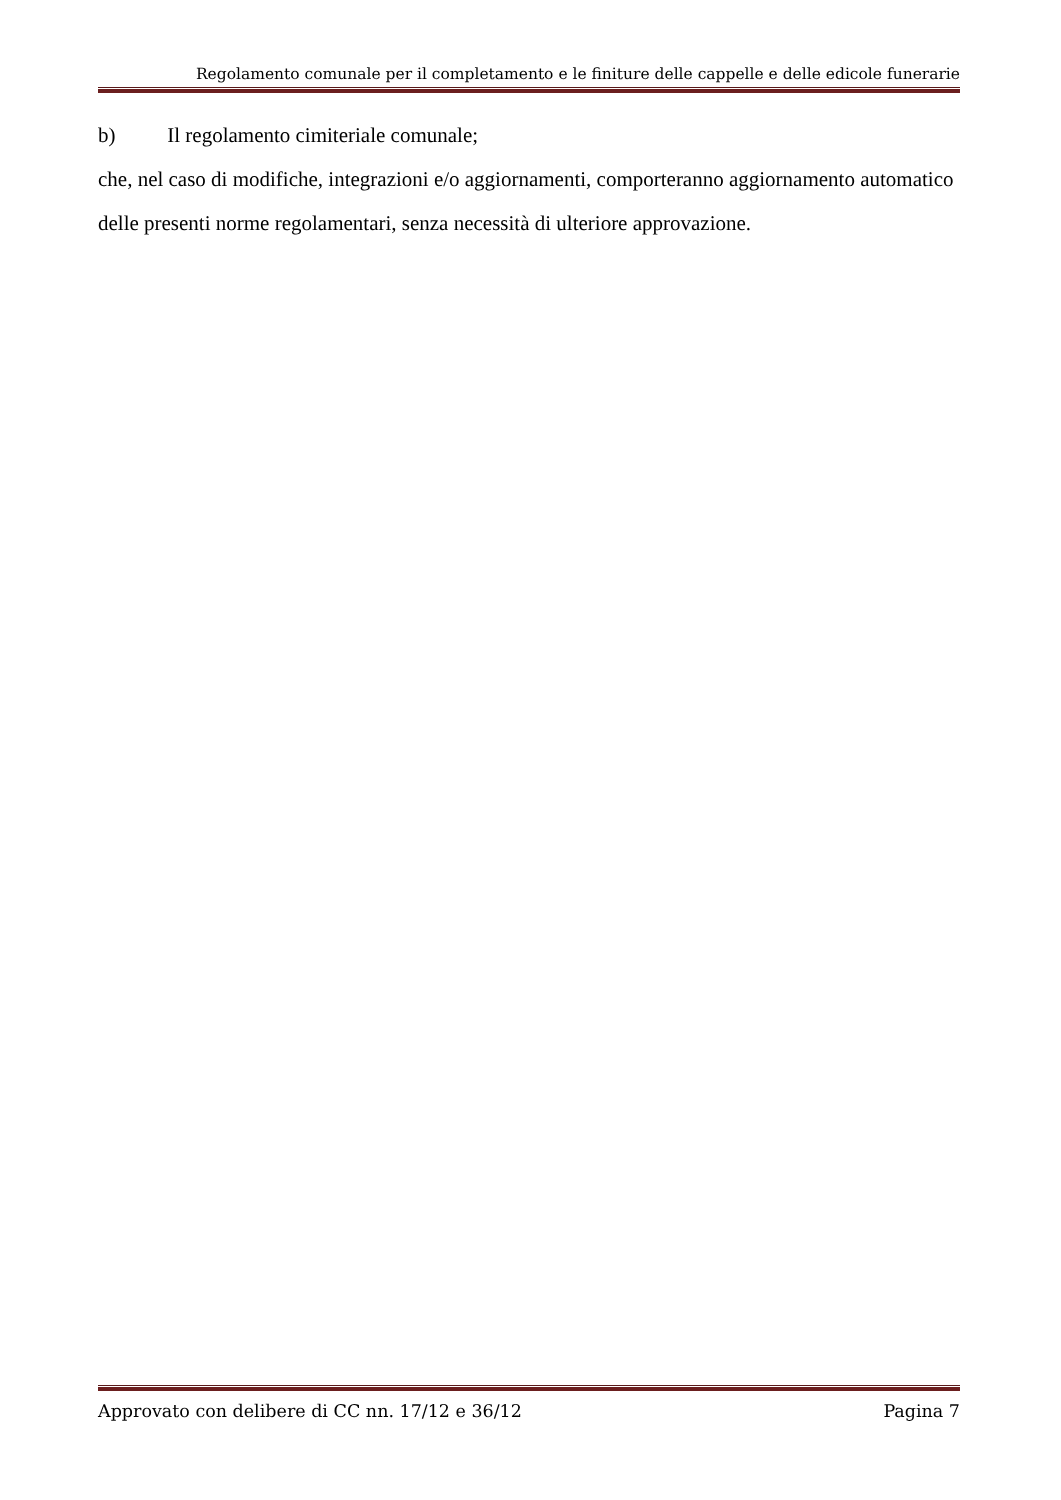Regolamento comunale per il completamento e le finiture delle cappelle e delle edicole funerarie
b) Il regolamento cimiteriale comunale;
che, nel caso di modifiche, integrazioni e/o aggiornamenti, comporteranno aggiornamento automatico delle presenti norme regolamentari, senza necessità di ulteriore approvazione.
Approvato con delibere di CC nn. 17/12 e 36/12 Pagina 7